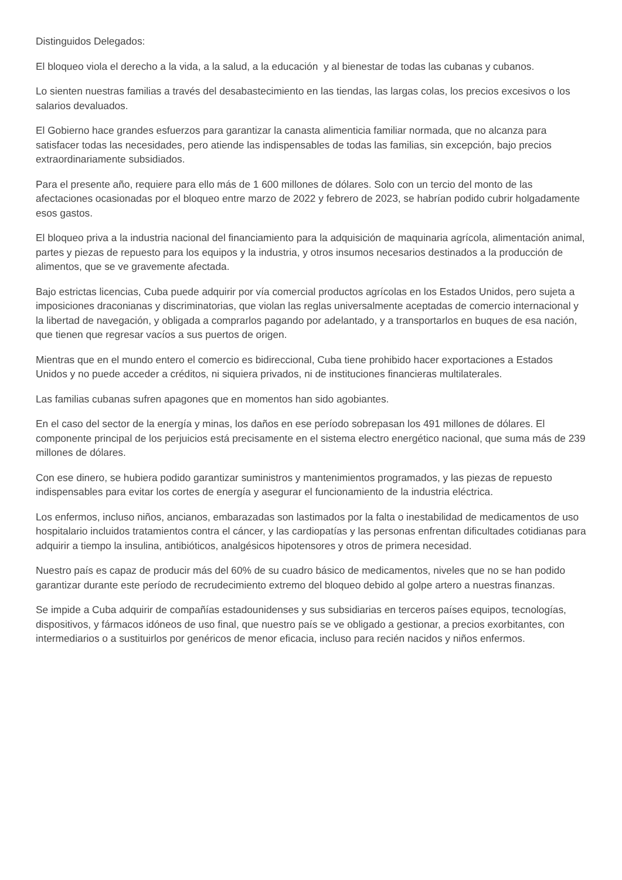Distinguidos Delegados:
El bloqueo viola el derecho a la vida, a la salud, a la educación y al bienestar de todas las cubanas y cubanos.
Lo sienten nuestras familias a través del desabastecimiento en las tiendas, las largas colas, los precios excesivos o los salarios devaluados.
El Gobierno hace grandes esfuerzos para garantizar la canasta alimenticia familiar normada, que no alcanza para satisfacer todas las necesidades, pero atiende las indispensables de todas las familias, sin excepción, bajo precios extraordinariamente subsidiados.
Para el presente año, requiere para ello más de 1 600 millones de dólares. Solo con un tercio del monto de las afectaciones ocasionadas por el bloqueo entre marzo de 2022 y febrero de 2023, se habrían podido cubrir holgadamente esos gastos.
El bloqueo priva a la industria nacional del financiamiento para la adquisición de maquinaria agrícola, alimentación animal, partes y piezas de repuesto para los equipos y la industria, y otros insumos necesarios destinados a la producción de alimentos, que se ve gravemente afectada.
Bajo estrictas licencias, Cuba puede adquirir por vía comercial productos agrícolas en los Estados Unidos, pero sujeta a imposiciones draconianas y discriminatorias, que violan las reglas universalmente aceptadas de comercio internacional y la libertad de navegación, y obligada a comprarlos pagando por adelantado, y a transportarlos en buques de esa nación, que tienen que regresar vacíos a sus puertos de origen.
Mientras que en el mundo entero el comercio es bidireccional, Cuba tiene prohibido hacer exportaciones a Estados Unidos y no puede acceder a créditos, ni siquiera privados, ni de instituciones financieras multilaterales.
Las familias cubanas sufren apagones que en momentos han sido agobiantes.
En el caso del sector de la energía y minas, los daños en ese período sobrepasan los 491 millones de dólares. El componente principal de los perjuicios está precisamente en el sistema electro energético nacional, que suma más de 239 millones de dólares.
Con ese dinero, se hubiera podido garantizar suministros y mantenimientos programados, y las piezas de repuesto indispensables para evitar los cortes de energía y asegurar el funcionamiento de la industria eléctrica.
Los enfermos, incluso niños, ancianos, embarazadas son lastimados por la falta o inestabilidad de medicamentos de uso hospitalario incluidos tratamientos contra el cáncer, y las cardiopatías y las personas enfrentan dificultades cotidianas para adquirir a tiempo la insulina, antibióticos, analgésicos hipotensores y otros de primera necesidad.
Nuestro país es capaz de producir más del 60% de su cuadro básico de medicamentos, niveles que no se han podido garantizar durante este período de recrudecimiento extremo del bloqueo debido al golpe artero a nuestras finanzas.
Se impide a Cuba adquirir de compañías estadounidenses y sus subsidiarias en terceros países equipos, tecnologías, dispositivos, y fármacos idóneos de uso final, que nuestro país se ve obligado a gestionar, a precios exorbitantes, con intermediarios o a sustituirlos por genéricos de menor eficacia, incluso para recién nacidos y niños enfermos.